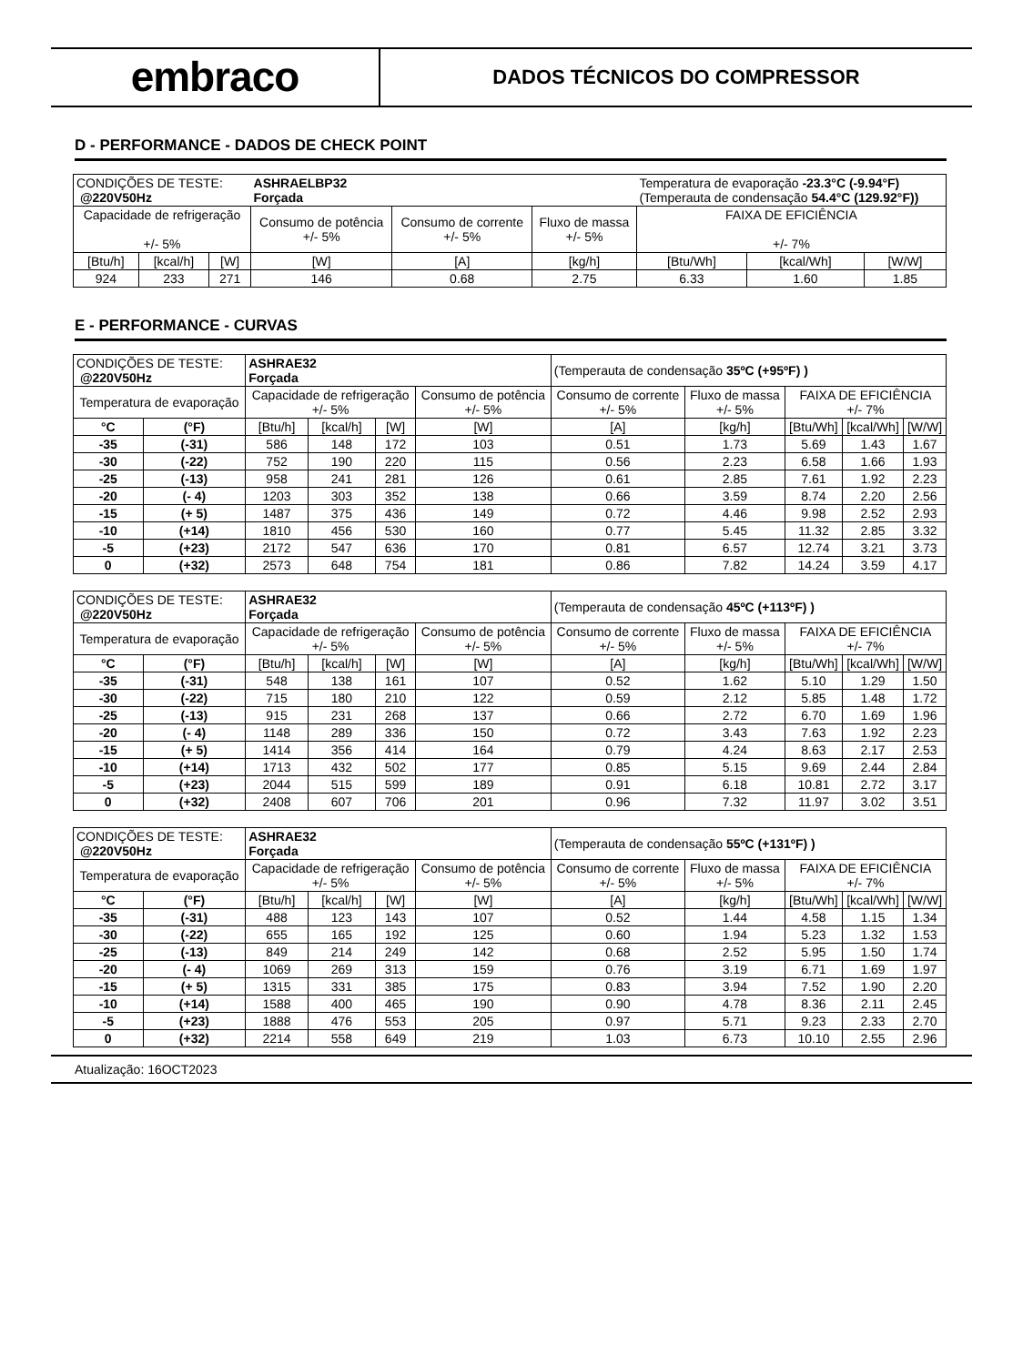embraco
DADOS TÉCNICOS DO COMPRESSOR
D - PERFORMANCE - DADOS DE CHECK POINT
| CONDIÇÕES DE TESTE: @220V50Hz | | | ASHRAELBP32 Forçada | | | Temperatura de evaporação -23.3°C (-9.94°F) (Temperauta de condensação 54.4°C (129.92°F)) | | |
| Capacidade de refrigeração +/- 5% | | | Consumo de potência +/- 5% | Consumo de corrente +/- 5% | Fluxo de massa +/- 5% | FAIXA DE EFICIÊNCIA +/- 7% | | |
| [Btu/h] | [kcal/h] | [W] | [W] | [A] | [kg/h] | [Btu/Wh] | [kcal/Wh] | [W/W] |
| 924 | 233 | 271 | 146 | 0.68 | 2.75 | 6.33 | 1.60 | 1.85 |
E - PERFORMANCE - CURVAS
| CONDIÇÕES DE TESTE: @220V50Hz | | ASHRAE32 Forçada | | | | (Temperauta de condensação 35ºC (+95ºF) ) | | | | |
| Temperatura de evaporação | | Capacidade de refrigeração +/- 5% | | | Consumo de potência +/- 5% | Consumo de corrente +/- 5% | Fluxo de massa +/- 5% | FAIXA DE EFICIÊNCIA +/- 7% | | |
| °C | (°F) | [Btu/h] | [kcal/h] | [W] | [W] | [A] | [kg/h] | [Btu/Wh] | [kcal/Wh] | [W/W] |
| -35 | (-31) | 586 | 148 | 172 | 103 | 0.51 | 1.73 | 5.69 | 1.43 | 1.67 |
| -30 | (-22) | 752 | 190 | 220 | 115 | 0.56 | 2.23 | 6.58 | 1.66 | 1.93 |
| -25 | (-13) | 958 | 241 | 281 | 126 | 0.61 | 2.85 | 7.61 | 1.92 | 2.23 |
| -20 | (- 4) | 1203 | 303 | 352 | 138 | 0.66 | 3.59 | 8.74 | 2.20 | 2.56 |
| -15 | (+ 5) | 1487 | 375 | 436 | 149 | 0.72 | 4.46 | 9.98 | 2.52 | 2.93 |
| -10 | (+14) | 1810 | 456 | 530 | 160 | 0.77 | 5.45 | 11.32 | 2.85 | 3.32 |
| -5 | (+23) | 2172 | 547 | 636 | 170 | 0.81 | 6.57 | 12.74 | 3.21 | 3.73 |
| 0 | (+32) | 2573 | 648 | 754 | 181 | 0.86 | 7.82 | 14.24 | 3.59 | 4.17 |
| CONDIÇÕES DE TESTE: @220V50Hz | | ASHRAE32 Forçada | | | | (Temperauta de condensação 45ºC (+113ºF) ) | | | | |
| Temperatura de evaporação | | Capacidade de refrigeração +/- 5% | | | Consumo de potência +/- 5% | Consumo de corrente +/- 5% | Fluxo de massa +/- 5% | FAIXA DE EFICIÊNCIA +/- 7% | | |
| °C | (°F) | [Btu/h] | [kcal/h] | [W] | [W] | [A] | [kg/h] | [Btu/Wh] | [kcal/Wh] | [W/W] |
| -35 | (-31) | 548 | 138 | 161 | 107 | 0.52 | 1.62 | 5.10 | 1.29 | 1.50 |
| -30 | (-22) | 715 | 180 | 210 | 122 | 0.59 | 2.12 | 5.85 | 1.48 | 1.72 |
| -25 | (-13) | 915 | 231 | 268 | 137 | 0.66 | 2.72 | 6.70 | 1.69 | 1.96 |
| -20 | (- 4) | 1148 | 289 | 336 | 150 | 0.72 | 3.43 | 7.63 | 1.92 | 2.23 |
| -15 | (+ 5) | 1414 | 356 | 414 | 164 | 0.79 | 4.24 | 8.63 | 2.17 | 2.53 |
| -10 | (+14) | 1713 | 432 | 502 | 177 | 0.85 | 5.15 | 9.69 | 2.44 | 2.84 |
| -5 | (+23) | 2044 | 515 | 599 | 189 | 0.91 | 6.18 | 10.81 | 2.72 | 3.17 |
| 0 | (+32) | 2408 | 607 | 706 | 201 | 0.96 | 7.32 | 11.97 | 3.02 | 3.51 |
| CONDIÇÕES DE TESTE: @220V50Hz | | ASHRAE32 Forçada | | | | (Temperauta de condensação 55ºC (+131ºF) ) | | | | |
| Temperatura de evaporação | | Capacidade de refrigeração +/- 5% | | | Consumo de potência +/- 5% | Consumo de corrente +/- 5% | Fluxo de massa +/- 5% | FAIXA DE EFICIÊNCIA +/- 7% | | |
| °C | (°F) | [Btu/h] | [kcal/h] | [W] | [W] | [A] | [kg/h] | [Btu/Wh] | [kcal/Wh] | [W/W] |
| -35 | (-31) | 488 | 123 | 143 | 107 | 0.52 | 1.44 | 4.58 | 1.15 | 1.34 |
| -30 | (-22) | 655 | 165 | 192 | 125 | 0.60 | 1.94 | 5.23 | 1.32 | 1.53 |
| -25 | (-13) | 849 | 214 | 249 | 142 | 0.68 | 2.52 | 5.95 | 1.50 | 1.74 |
| -20 | (- 4) | 1069 | 269 | 313 | 159 | 0.76 | 3.19 | 6.71 | 1.69 | 1.97 |
| -15 | (+ 5) | 1315 | 331 | 385 | 175 | 0.83 | 3.94 | 7.52 | 1.90 | 2.20 |
| -10 | (+14) | 1588 | 400 | 465 | 190 | 0.90 | 4.78 | 8.36 | 2.11 | 2.45 |
| -5 | (+23) | 1888 | 476 | 553 | 205 | 0.97 | 5.71 | 9.23 | 2.33 | 2.70 |
| 0 | (+32) | 2214 | 558 | 649 | 219 | 1.03 | 6.73 | 10.10 | 2.55 | 2.96 |
Atualização: 16OCT2023